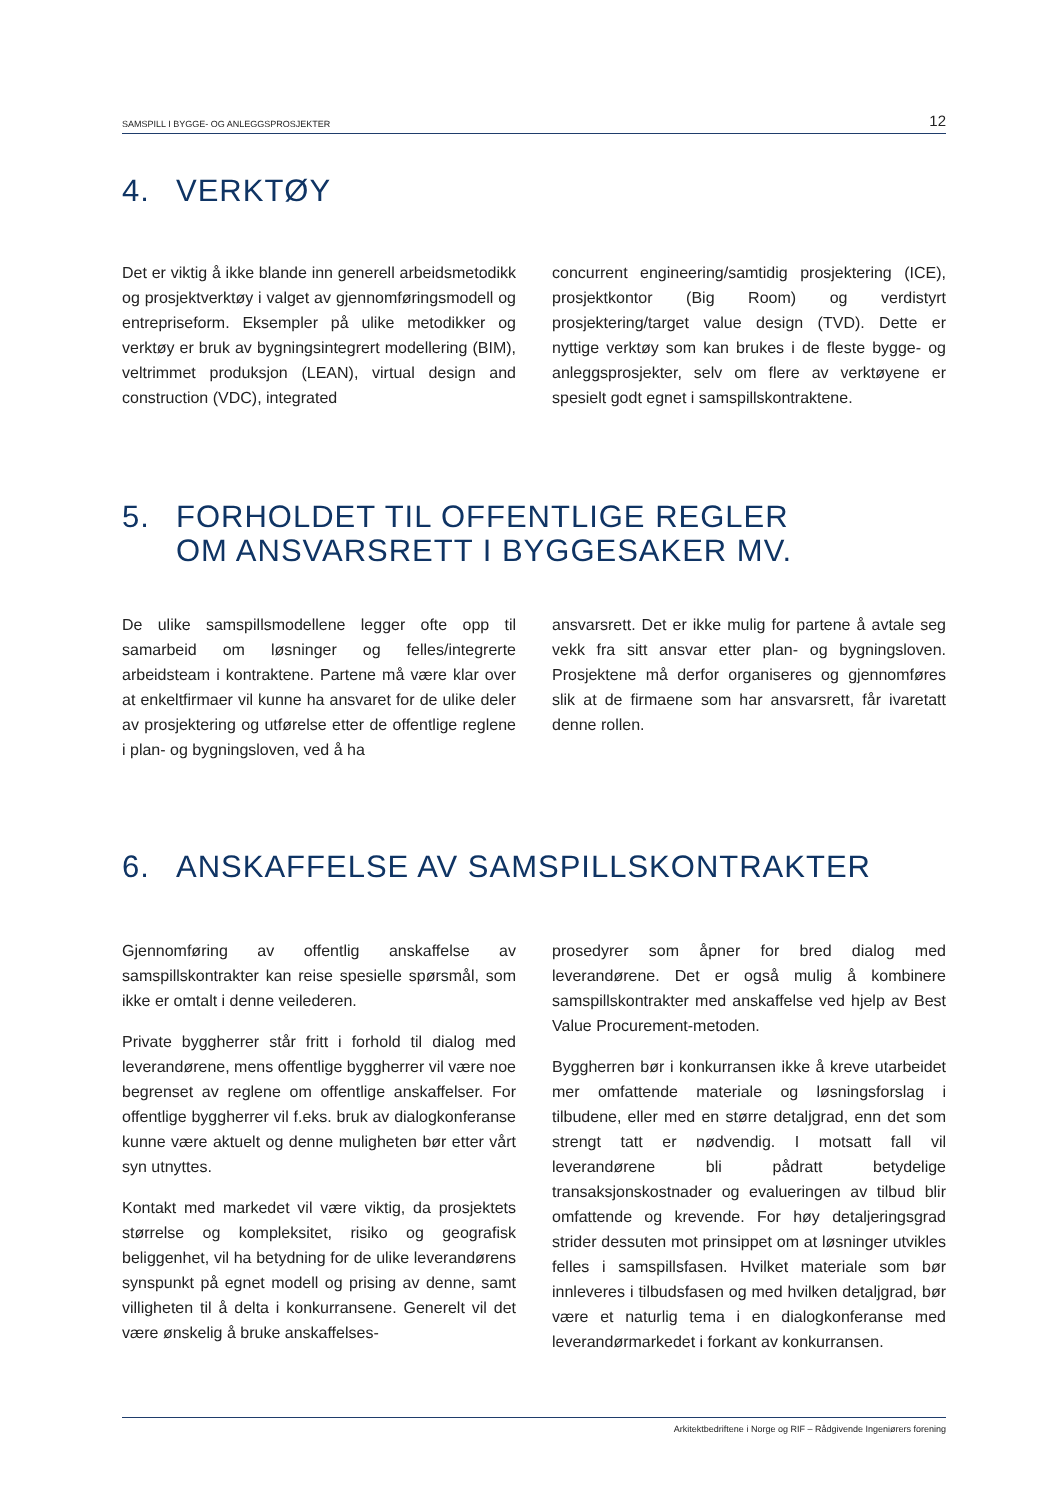SAMSPILL I BYGGE- OG ANLEGGSPROSJEKTER 12
4. VERKTØY
Det er viktig å ikke blande inn generell arbeidsmetodikk og prosjektverktøy i valget av gjennomføringsmodell og entrepriseform. Eksempler på ulike metodikker og verktøy er bruk av bygningsintegrert modellering (BIM), veltrimmet produksjon (LEAN), virtual design and construction (VDC), integrated
concurrent engineering/samtidig prosjektering (ICE), prosjektkontor (Big Room) og verdistyrt prosjektering/target value design (TVD). Dette er nyttige verktøy som kan brukes i de fleste bygge- og anleggsprosjekter, selv om flere av verktøyene er spesielt godt egnet i samspillskontraktene.
5. FORHOLDET TIL OFFENTLIGE REGLER
OM ANSVARSRETT I BYGGESAKER MV.
De ulike samspillsmodellene legger ofte opp til samarbeid om løsninger og felles/integrerte arbeidsteam i kontraktene. Partene må være klar over at enkeltfirmaer vil kunne ha ansvaret for de ulike deler av prosjektering og utførelse etter de offentlige reglene i plan- og bygningsloven, ved å ha
ansvarsrett. Det er ikke mulig for partene å avtale seg vekk fra sitt ansvar etter plan- og bygningsloven. Prosjektene må derfor organiseres og gjennomføres slik at de firmaene som har ansvarsrett, får ivaretatt denne rollen.
6. ANSKAFFELSE AV SAMSPILLSKONTRAKTER
Gjennomføring av offentlig anskaffelse av samspillskontrakter kan reise spesielle spørsmål, som ikke er omtalt i denne veilederen.
Private byggherrer står fritt i forhold til dialog med leverandørene, mens offentlige byggherrer vil være noe begrenset av reglene om offentlige anskaffelser. For offentlige byggherrer vil f.eks. bruk av dialogkonferanse kunne være aktuelt og denne muligheten bør etter vårt syn utnyttes.
Kontakt med markedet vil være viktig, da prosjektets størrelse og kompleksitet, risiko og geografisk beliggenhet, vil ha betydning for de ulike leverandørens synspunkt på egnet modell og prising av denne, samt villigheten til å delta i konkurransene. Generelt vil det være ønskelig å bruke anskaffelses-
prosedyrer som åpner for bred dialog med leverandørene. Det er også mulig å kombinere samspillskontrakter med anskaffelse ved hjelp av Best Value Procurement-metoden.
Byggherren bør i konkurransen ikke å kreve utarbeidet mer omfattende materiale og løsningsforslag i tilbudene, eller med en større detaljgrad, enn det som strengt tatt er nødvendig. I motsatt fall vil leverandørene bli pådratt betydelige transaksjonskostnader og evalueringen av tilbud blir omfattende og krevende. For høy detaljeringsgrad strider dessuten mot prinsippet om at løsninger utvikles felles i samspillsfasen. Hvilket materiale som bør innleveres i tilbudsfasen og med hvilken detaljgrad, bør være et naturlig tema i en dialogkonferanse med leverandørmarkedet i forkant av konkurransen.
Arkitektbedriftene i Norge og RIF – Rådgivende Ingeniørers forening